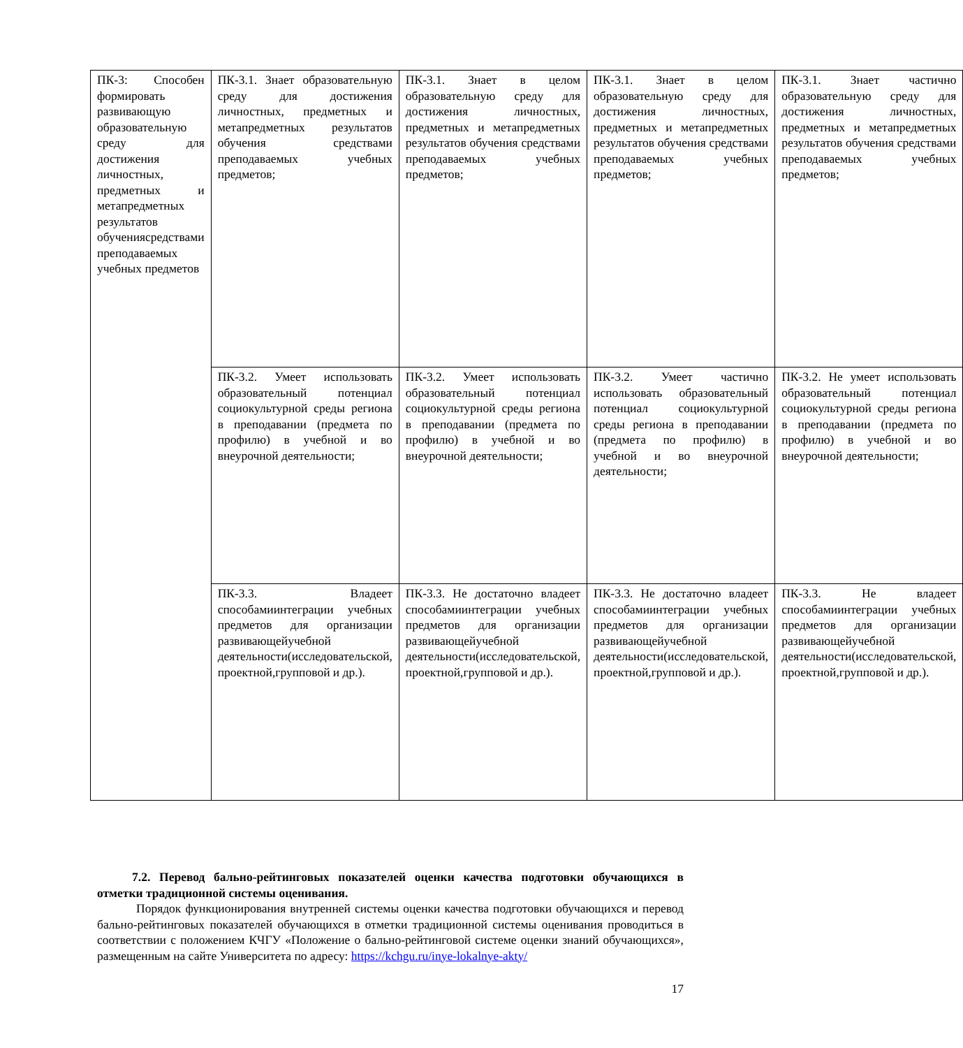| ПК-3: Способен формировать развивающую образовательную среду для достижения личностных, предметных и метапредметных результатов обученияcредствами преподаваемых учебных предметов | ПК-3.1. Знает образовательную среду для достижения личностных, предметных и метапредметных результатов обучения средствами преподаваемых учебных предметов; | ПК-3.1. Знает в целом образовательную среду для достижения личностных, предметных и метапредметных результатов обучения средствами преподаваемых учебных предметов; | ПК-3.1. Знает в целом образовательную среду для достижения личностных, предметных и метапредметных результатов обучения средствами преподаваемых учебных предметов; | ПК-3.1. Знает частично образовательную среду для достижения личностных, предметных и метапредметных результатов обучения средствами преподаваемых учебных предметов; |
| | ПК-3.2. Умеет использовать образовательный потенциал социокультурной среды региона в преподавании (предмета по профилю) в учебной и во внеурочной деятельности; | ПК-3.2. Умеет использовать образовательный потенциал социокультурной среды региона в преподавании (предмета по профилю) в учебной и во внеурочной деятельности; | ПК-3.2. Умеет частично использовать образовательный потенциал социокультурной среды региона в преподавании (предмета по профилю) в учебной и во внеурочной деятельности; | ПК-3.2. Не умеет использовать образовательный потенциал социокультурной среды региона в преподавании (предмета по профилю) в учебной и во внеурочной деятельности; |
| | ПК-3.3. Владеет способамиинтеграции учебных предметов для организации развивающейучебной деятельности(исследовательской, проектной,групповой и др.). | ПК-3.3. Не достаточно владеет способамиинтеграции учебных предметов для организации развивающейучебной деятельности(исследовательской, проектной,групповой и др.). | ПК-3.3. Не достаточно владеет способамиинтеграции учебных предметов для организации развивающейучебной деятельности(исследовательской, проектной,групповой и др.). | ПК-3.3. Не владеет способамиинтеграции учебных предметов для организации развивающейучебной деятельности(исследовательской, проектной,групповой и др.). |
7.2. Перевод бально-рейтинговых показателей оценки качества подготовки обучающихся в отметки традиционной системы оценивания.
Порядок функционирования внутренней системы оценки качества подготовки обучающихся и перевод бально-рейтинговых показателей обучающихся в отметки традиционной системы оценивания проводиться в соответствии с положением КЧГУ «Положение о бально-рейтинговой системе оценки знаний обучающихся», размещенным на сайте Университета по адресу: https://kchgu.ru/inye-lokalnye-akty/
17